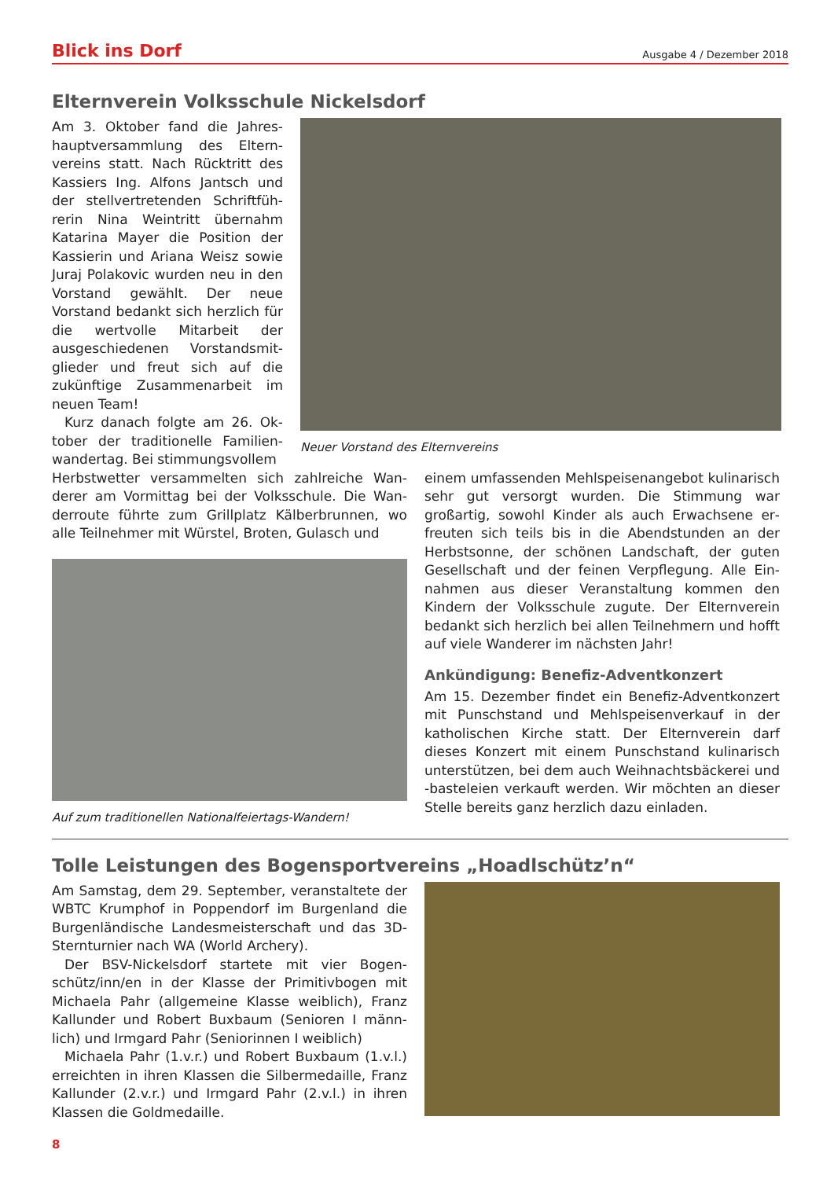Blick ins Dorf Ausgabe 4 / Dezember 2018
Elternverein Volksschule Nickelsdorf
Am 3. Oktober fand die Jahres­hauptversammlung des Eltern­vereins statt. Nach Rücktritt des Kassiers Ing. Alfons Jantsch und der stellvertretenden Schriftfüh­rerin Nina Weintritt übernahm Katarina Mayer die Position der Kassierin und Ariana Weisz sowie Juraj Polakovic wurden neu in den Vorstand gewählt. Der neue Vorstand bedankt sich herzlich für die wertvolle Mitarbeit der ausgeschiedenen Vorstandsmit­glieder und freut sich auf die zukünftige Zusammenarbeit im neuen Team!
Kurz danach folgte am 26. Ok­tober der traditionelle Familien­wandertag. Bei stimmungsvollem
Neuer Vorstand des Elternvereins
Herbstwetter versammelten sich zahlreiche Wan­derer am Vormittag bei der Volksschule. Die Wan­derroute führte zum Grillplatz Kälberbrunnen, wo alle Teilnehmer mit Würstel, Broten, Gulasch und
Auf zum traditionellen Nationalfeiertags-Wandern!
einem umfassenden Mehlspeisenangebot kulina­risch sehr gut versorgt wurden. Die Stimmung war großartig, sowohl Kinder als auch Erwachsene er­freuten sich teils bis in die Abendstunden an der Herbstsonne, der schönen Landschaft, der guten Gesellschaft und der feinen Verpflegung. Alle Ein­nahmen aus dieser Veranstaltung kommen den Kindern der Volksschule zugute. Der Elternverein bedankt sich herzlich bei allen Teilnehmern und hofft auf viele Wanderer im nächsten Jahr!
Ankündigung: Benefiz-Adventkonzert
Am 15. Dezember findet ein Benefiz-Adventkon­zert mit Punschstand und Mehlspeisenverkauf in der katholischen Kirche statt. Der Elternverein darf dieses Konzert mit einem Punschstand kulinarisch unterstützen, bei dem auch Weihnachtsbäckerei und -basteleien verkauft werden. Wir möchten an dieser Stelle bereits ganz herzlich dazu einladen.
Tolle Leistungen des Bogensportvereins „Hoadlschütz’n“
Am Samstag, dem 29. September, veranstaltete der WBTC Krumphof in Poppendorf im Burgenland die Burgenländische Landesmeisterschaft und das 3D-Sternturnier nach WA (World Archery).
Der BSV-Nickelsdorf startete mit vier Bogen­schütz/inn/en in der Klasse der Primitivbogen mit Michaela Pahr (allgemeine Klasse weiblich), Franz Kallunder und Robert Buxbaum (Senioren I männ­lich) und Irmgard Pahr (Seniorinnen I weiblich)
Michaela Pahr (1.v.r.) und Robert Buxbaum (1.v.l.) erreichten in ihren Klassen die Silbermedaille, Franz Kallunder (2.v.r.) und Irmgard Pahr (2.v.l.) in ihren Klassen die Goldmedaille.
8